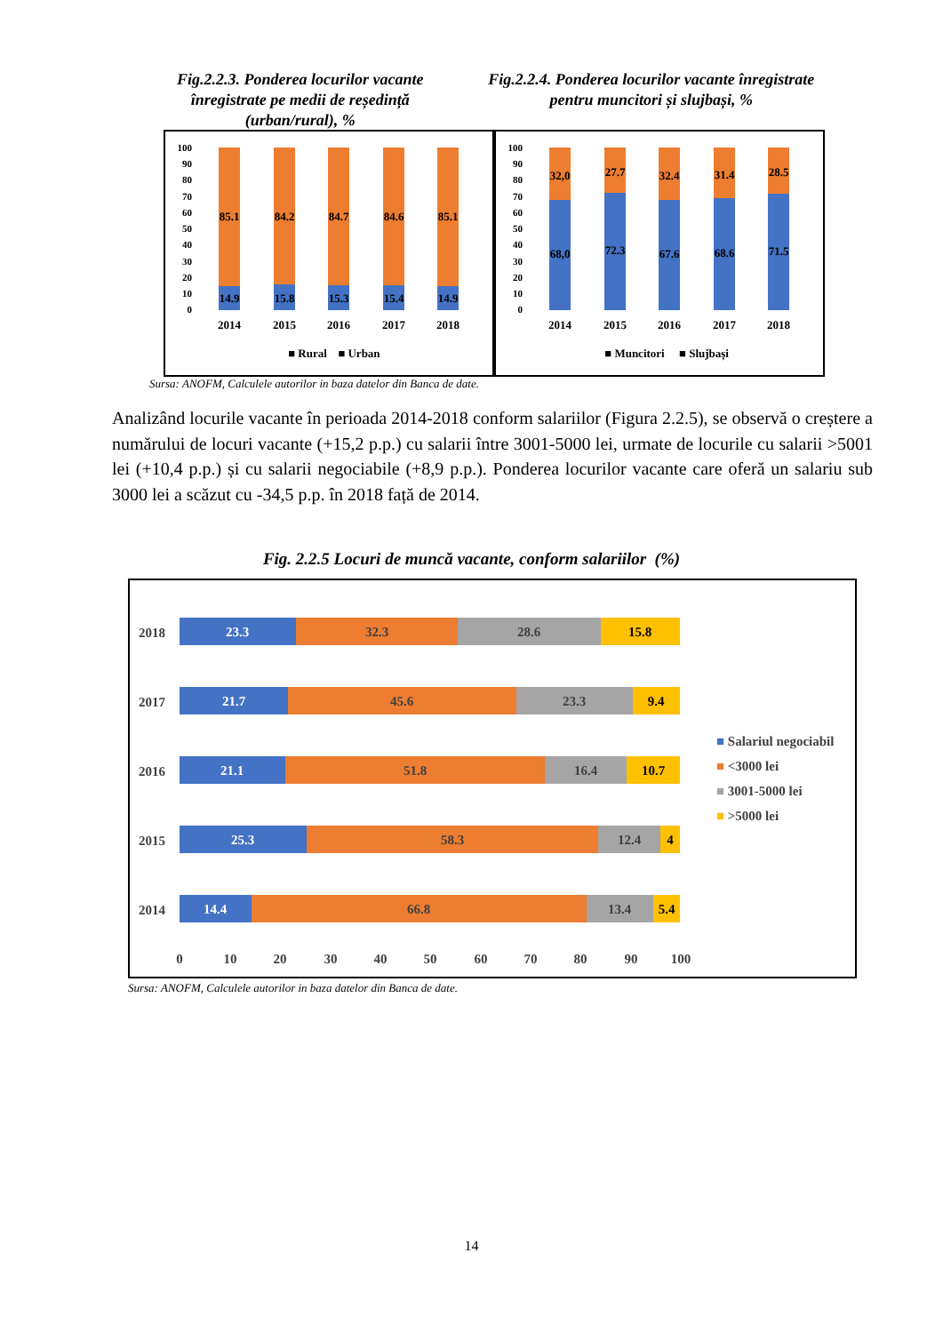Fig.2.2.3. Ponderea locurilor vacante înregistrate pe medii de reședință (urban/rural), %
Fig.2.2.4. Ponderea locurilor vacante înregistrate pentru muncitori și slujbași, %
100
90
80
70
60
50
40
30
20
10
0
85.1
84.2
84.7
84.6
85.1
14.9
15.8
15.3
15.4
14.9
2014
2015
2016
2017
2018
■ Rural
■ Urban
100
90
80
70
60
50
40
30
20
10
0
32,0
27.7
32.4
31.4
28.5
68,0
72.3
67.6
68.6
71.5
2014
2015
2016
2017
2018
■ Muncitori
■ Slujbași
Sursa: ANOFM, Calculele autorilor in baza datelor din Banca de date.
Analizând locurile vacante în perioada 2014-2018 conform salariilor (Figura 2.2.5), se observă o creștere a numărului de locuri vacante (+15,2 p.p.) cu salarii între 3001-5000 lei, urmate de locurile cu salarii >5001 lei (+10,4 p.p.) și cu salarii negociabile (+8,9 p.p.). Ponderea locurilor vacante care oferă un salariu sub 3000 lei a scăzut cu -34,5 p.p. în 2018 față de 2014.
Fig. 2.2.5 Locuri de muncă vacante, conform salariilor (%)
2018
2017
2016
2015
2014
23.3
32.3
28.6
15.8
21.7
45.6
23.3
9.4
21.1
51.8
16.4
10.7
25.3
58.3
12.4
4
14.4
66.8
13.4
5.4
0
10
20
30
40
50
60
70
80
90
100
■ Salariul negociabil
■ <3000 lei
■ 3001-5000 lei
■ >5000 lei
Sursa: ANOFM, Calculele autorilor in baza datelor din Banca de date.
14